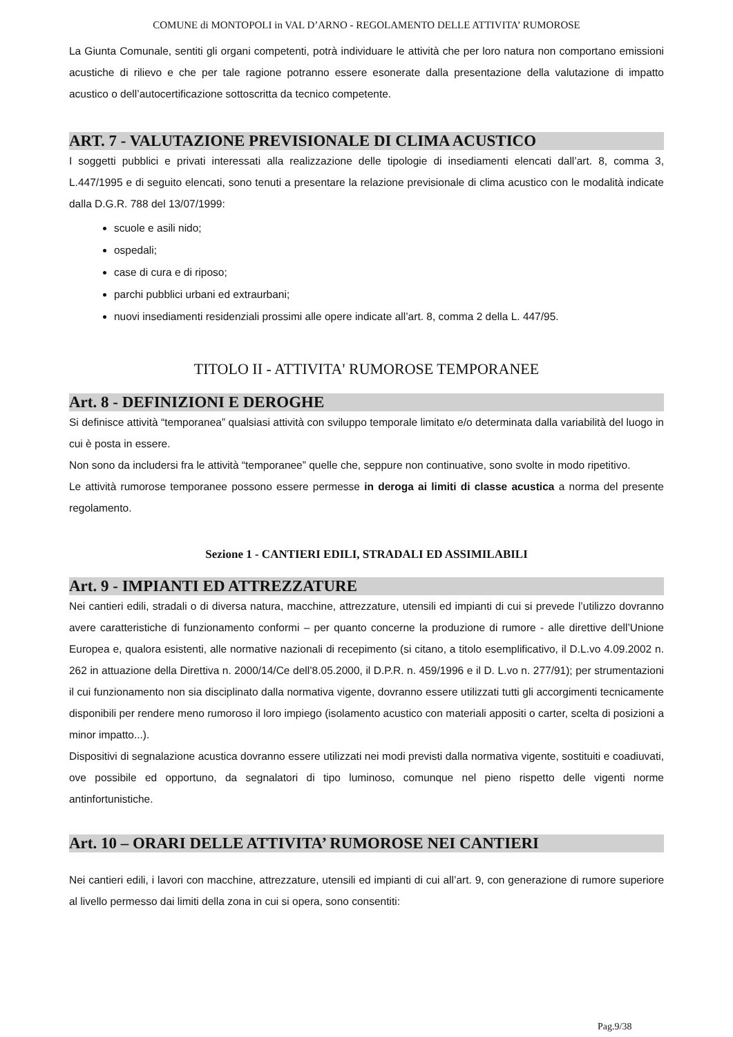COMUNE di MONTOPOLI in VAL D’ARNO - REGOLAMENTO DELLE ATTIVITA’ RUMOROSE
La Giunta Comunale, sentiti gli organi competenti, potrà individuare le attività che per loro natura non comportano emissioni acustiche di rilievo e che per tale ragione potranno essere esonerate dalla presentazione della valutazione di impatto acustico o dell’autocertificazione sottoscritta da tecnico competente.
ART. 7 - VALUTAZIONE PREVISIONALE DI CLIMA ACUSTICO
I soggetti pubblici e privati interessati alla realizzazione delle tipologie di insediamenti elencati dall’art. 8, comma 3, L.447/1995 e di seguito elencati, sono tenuti a presentare la relazione previsionale di clima acustico con le modalità indicate dalla D.G.R. 788 del 13/07/1999:
scuole e asili nido;
ospedali;
case di cura e di riposo;
parchi pubblici urbani ed extraurbani;
nuovi insediamenti residenziali prossimi alle opere indicate all’art. 8, comma 2 della L. 447/95.
TITOLO II - ATTIVITA' RUMOROSE TEMPORANEE
Art. 8 - DEFINIZIONI E DEROGHE
Si definisce attività “temporanea” qualsiasi attività con sviluppo temporale limitato e/o determinata dalla variabilità del luogo in cui è posta in essere.
Non sono da includersi fra le attività “temporanee” quelle che, seppure non continuative, sono svolte in modo ripetitivo.
Le attività rumorose temporanee possono essere permesse in deroga ai limiti di classe acustica a norma del presente regolamento.
Sezione 1 - CANTIERI EDILI, STRADALI ED ASSIMILABILI
Art. 9 - IMPIANTI ED ATTREZZATURE
Nei cantieri edili, stradali o di diversa natura, macchine, attrezzature, utensili ed impianti di cui si prevede l’utilizzo dovranno avere caratteristiche di funzionamento conformi – per quanto concerne la produzione di rumore - alle direttive dell’Unione Europea e, qualora esistenti, alle normative nazionali di recepimento (si citano, a titolo esemplificativo, il D.L.vo 4.09.2002 n. 262 in attuazione della Direttiva n. 2000/14/Ce dell’8.05.2000, il D.P.R. n. 459/1996 e il D. L.vo n. 277/91); per strumentazioni il cui funzionamento non sia disciplinato dalla normativa vigente, dovranno essere utilizzati tutti gli accorgimenti tecnicamente disponibili per rendere meno rumoroso il loro impiego (isolamento acustico con materiali appositi o carter, scelta di posizioni a minor impatto...).
Dispositivi di segnalazione acustica dovranno essere utilizzati nei modi previsti dalla normativa vigente, sostituiti e coadiuvati, ove possibile ed opportuno, da segnalatori di tipo luminoso, comunque nel pieno rispetto delle vigenti norme antinfortunistiche.
Art. 10 – ORARI DELLE ATTIVITA’ RUMOROSE NEI CANTIERI
Nei cantieri edili, i lavori con macchine, attrezzature, utensili ed impianti di cui all’art. 9, con generazione di rumore superiore al livello permesso dai limiti della zona in cui si opera, sono consentiti:
Pag.9/38